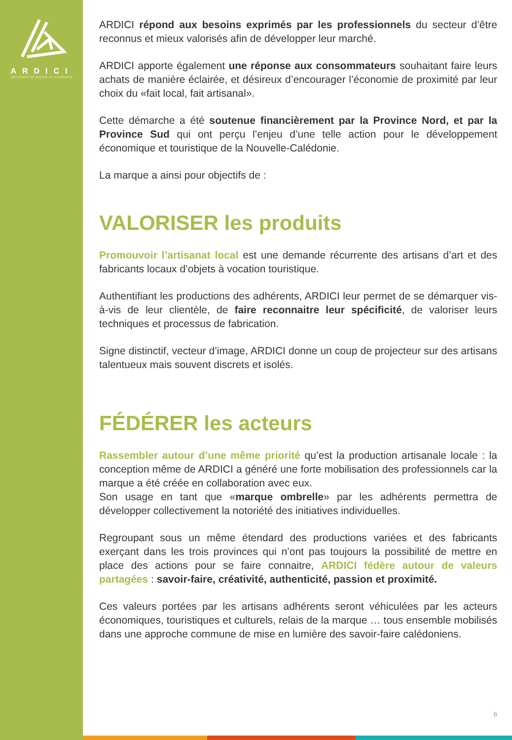ARDICI
ARTISANAT DE NOUVELLE-CALÉDONIE
ARDICI répond aux besoins exprimés par les professionnels du secteur d’être reconnus et mieux valorisés afin de développer leur marché.
ARDICI apporte également une réponse aux consommateurs souhaitant faire leurs achats de manière éclairée, et désireux d’encourager l’économie de proximité par leur choix du «fait local, fait artisanal».
Cette démarche a été soutenue financièrement par la Province Nord, et par la Province Sud qui ont perçu l’enjeu d’une telle action pour le développement économique et touristique de la Nouvelle-Calédonie.
La marque a ainsi pour objectifs de :
VALORISER les produits
Promouvoir l’artisanat local est une demande récurrente des artisans d’art et des fabricants locaux d’objets à vocation touristique.
Authentifiant les productions des adhérents, ARDICI leur permet de se démarquer vis-à-vis de leur clientèle, de faire reconnaitre leur spécificité, de valoriser leurs techniques et processus de fabrication.
Signe distinctif, vecteur d’image, ARDICI donne un coup de projecteur sur des artisans talentueux mais souvent discrets et isolés.
FÉDÉRER les acteurs
Rassembler autour d’une même priorité qu’est la production artisanale locale : la conception même de ARDICI a généré une forte mobilisation des professionnels car la marque a été créée en collaboration avec eux.
Son usage en tant que «marque ombrelle» par les adhérents permettra de développer collectivement la notoriété des initiatives individuelles.
Regroupant sous un même étendard des productions variées et des fabricants exerçant dans les trois provinces qui n’ont pas toujours la possibilité de mettre en place des actions pour se faire connaitre, ARDICI fédère autour de valeurs partagées : savoir-faire, créativité, authenticité, passion et proximité.
Ces valeurs portées par les artisans adhérents seront véhiculées par les acteurs économiques, touristiques et culturels, relais de la marque … tous ensemble mobilisés dans une approche commune de mise en lumière des savoir-faire calédoniens.
6